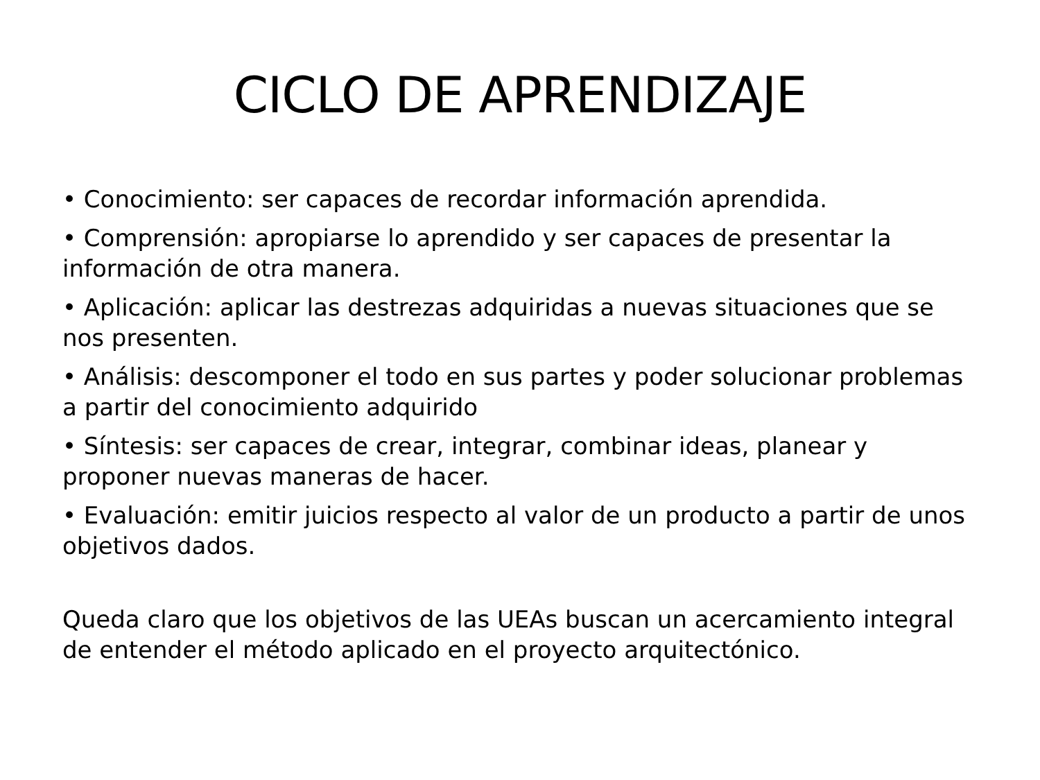CICLO DE APRENDIZAJE
• Conocimiento: ser capaces de recordar información aprendida.
• Comprensión: apropiarse lo aprendido y ser capaces de presentar la información de otra manera.
• Aplicación: aplicar las destrezas adquiridas a nuevas situaciones que se nos presenten.
• Análisis: descomponer el todo en sus partes y poder solucionar problemas a partir del conocimiento adquirido
• Síntesis: ser capaces de crear, integrar, combinar ideas, planear y proponer nuevas maneras de hacer.
• Evaluación: emitir juicios respecto al valor de un producto a partir de unos objetivos dados.
Queda claro que los objetivos de las UEAs buscan un acercamiento integral de entender el método aplicado en el proyecto arquitectónico.